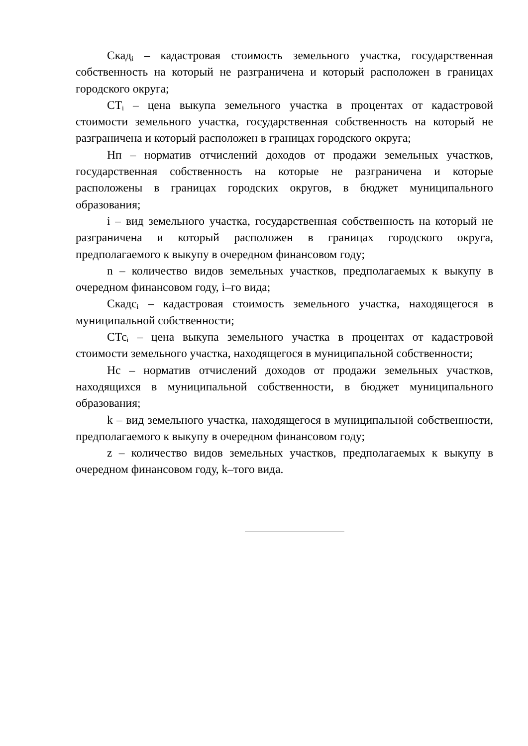Скад<sub>i</sub> – кадастровая стоимость земельного участка, государственная собственность на который не разграничена и который расположен в границах городского округа;
СТ<sub>i</sub> – цена выкупа земельного участка в процентах от кадастровой стоимости земельного участка, государственная собственность на который не разграничена и который расположен в границах городского округа;
Нп – норматив отчислений доходов от продажи земельных участков, государственная собственность на которые не разграничена и которые расположены в границах городских округов, в бюджет муниципального образования;
i – вид земельного участка, государственная собственность на который не разграничена и который расположен в границах городского округа, предполагаемого к выкупу в очередном финансовом году;
n – количество видов земельных участков, предполагаемых к выкупу в очередном финансовом году, i–го вида;
Скадс<sub>i</sub> – кадастровая стоимость земельного участка, находящегося в муниципальной собственности;
СТс<sub>i</sub> – цена выкупа земельного участка в процентах от кадастровой стоимости земельного участка, находящегося в муниципальной собственности;
Нс – норматив отчислений доходов от продажи земельных участков, находящихся в муниципальной собственности, в бюджет муниципального образования;
k – вид земельного участка, находящегося в муниципальной собственности, предполагаемого к выкупу в очередном финансовом году;
z – количество видов земельных участков, предполагаемых к выкупу в очередном финансовом году, k–того вида.